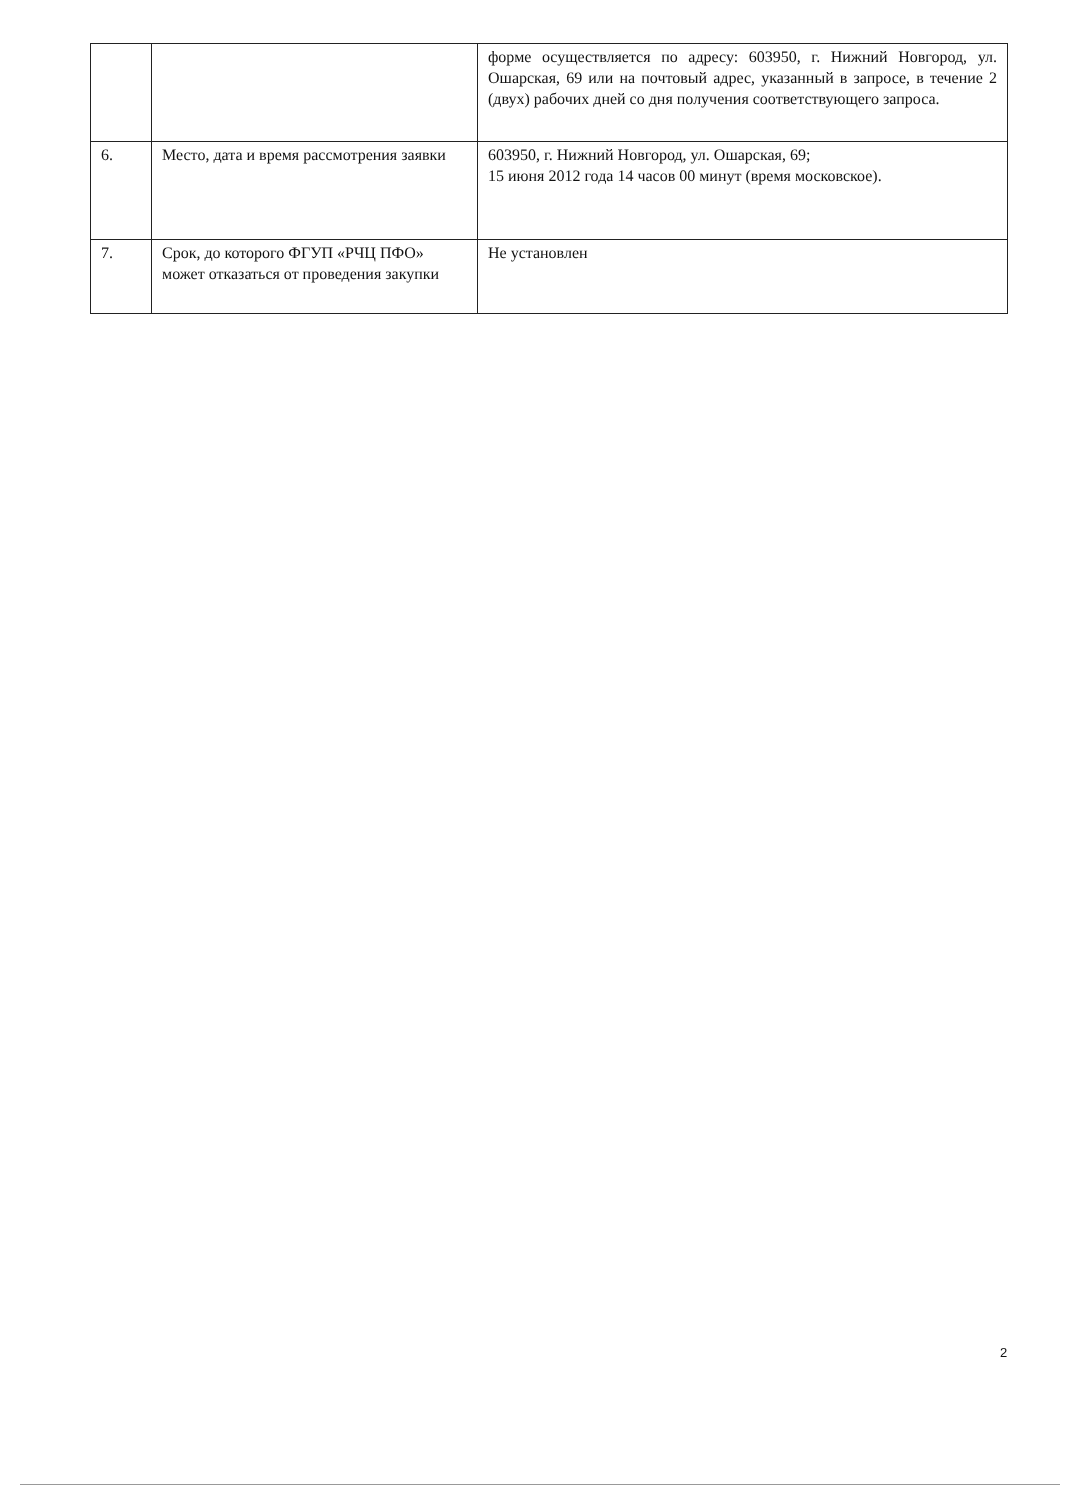| | | форме осуществляется по адресу: 603950, г. Нижний Новгород, ул. Ошарская, 69 или на почтовый адрес, указанный в запросе, в течение 2 (двух) рабочих дней со дня получения соответствующего запроса. |
| 6. | Место, дата и время рассмотрения заявки | 603950, г. Нижний Новгород, ул. Ошарская, 69; 15 июня 2012 года 14 часов 00 минут (время московское). |
| 7. | Срок, до которого ФГУП «РЧЦ ПФО» может отказаться от проведения закупки | Не установлен |
2